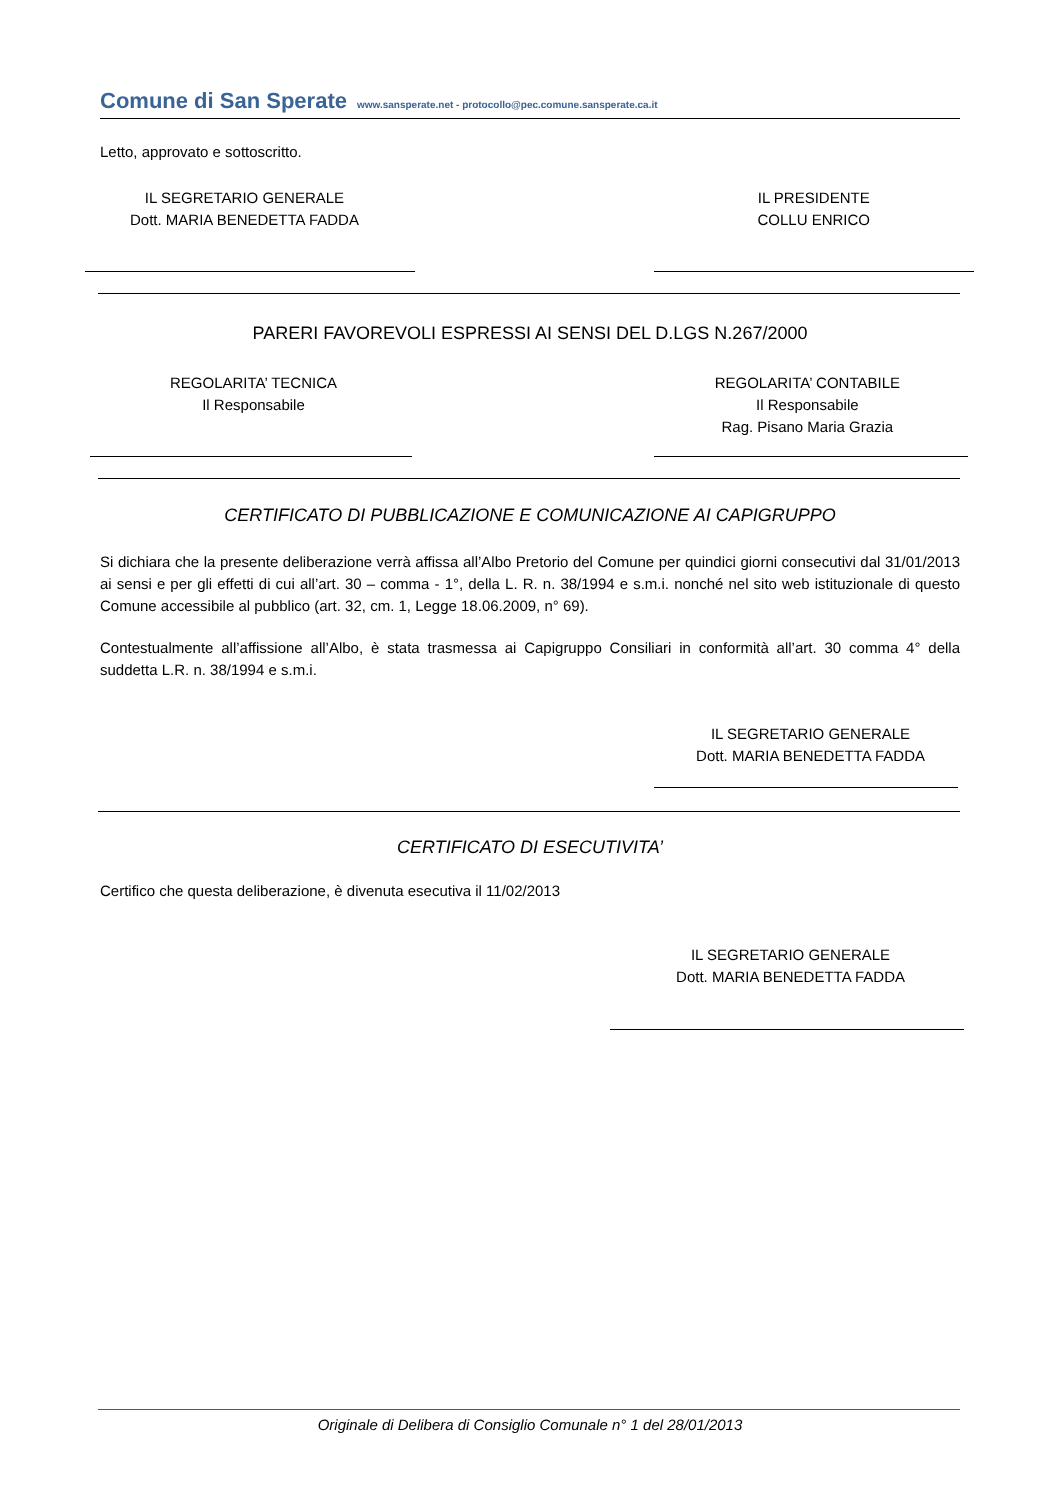Comune di San Sperate www.sansperate.net - protocollo@pec.comune.sansperate.ca.it
Letto, approvato e sottoscritto.
IL SEGRETARIO GENERALE
Dott. MARIA BENEDETTA FADDA
IL PRESIDENTE
COLLU ENRICO
PARERI FAVOREVOLI ESPRESSI AI SENSI DEL D.LGS N.267/2000
REGOLARITA’ TECNICA
Il Responsabile
REGOLARITA’ CONTABILE
Il Responsabile
Rag. Pisano Maria Grazia
CERTIFICATO DI PUBBLICAZIONE E COMUNICAZIONE AI CAPIGRUPPO
Si dichiara che la presente deliberazione verrà affissa all’Albo Pretorio del Comune per quindici giorni consecutivi dal 31/01/2013 ai sensi e per gli effetti di cui all’art. 30 – comma - 1°, della L. R. n. 38/1994 e s.m.i. nonché nel sito web istituzionale di questo Comune accessibile al pubblico (art. 32, cm. 1, Legge 18.06.2009, n° 69).
Contestualmente all’affissione all’Albo, è stata trasmessa ai Capigruppo Consiliari in conformità all’art. 30 comma 4° della suddetta L.R. n. 38/1994 e s.m.i.
IL SEGRETARIO GENERALE
Dott. MARIA BENEDETTA FADDA
CERTIFICATO DI ESECUTIVITA’
Certifico che questa deliberazione, è divenuta esecutiva il 11/02/2013
IL SEGRETARIO GENERALE
Dott. MARIA BENEDETTA FADDA
Originale di Delibera di Consiglio Comunale n° 1 del 28/01/2013